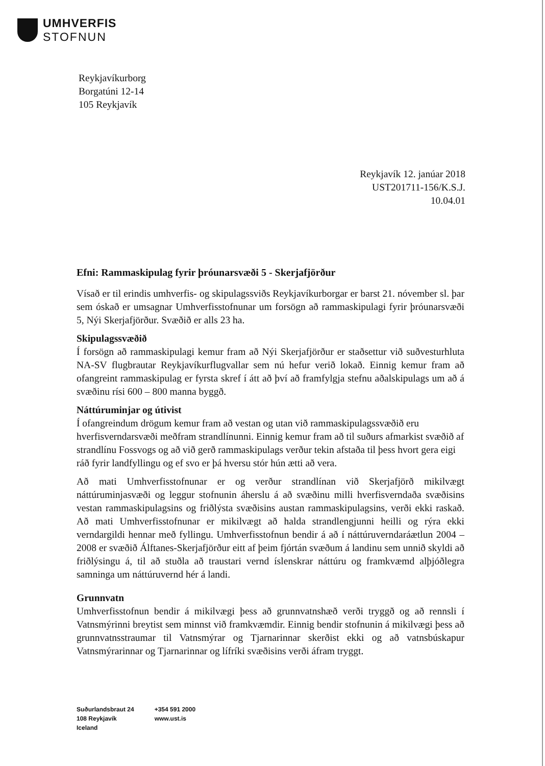UMHVERFIS
STOFNUN
Reykjavíkurborg
Borgatúni 12-14
105 Reykjavík
Reykjavík 12. janúar 2018
UST201711-156/K.S.J.
10.04.01
Efni: Rammaskipulag fyrir þróunarsvæði 5 - Skerjafjörður
Vísað er til erindis umhverfis- og skipulagssviðs Reykjavíkurborgar er barst 21. nóvember sl. þar sem óskað er umsagnar Umhverfisstofnunar um forsögn að rammaskipulagi fyrir þróunarsvæði 5, Nýi Skerjafjörður. Svæðið er alls 23 ha.
Skipulagssvæðið
Í forsögn að rammaskipulagi kemur fram að Nýi Skerjafjörður er staðsettur við suðvesturhluta NA-SV flugbrautar Reykjavíkurflugvallar sem nú hefur verið lokað. Einnig kemur fram að ofangreint rammaskipulag er fyrsta skref í átt að því að framfylgja stefnu aðalskipulags um að á svæðinu rísi 600 – 800 manna byggð.
Náttúruminjar og útivist
Í ofangreindum drögum kemur fram að vestan og utan við rammaskipulagssvæðið eru hverfisverndarsvæði meðfram strandlínunni. Einnig kemur fram að til suðurs afmarkist svæðið af strandlínu Fossvogs og að við gerð rammaskipulags verður tekin afstaða til þess hvort gera eigi ráð fyrir landfyllingu og ef svo er þá hversu stór hún ætti að vera.
Að mati Umhverfisstofnunar er og verður strandlínan við Skerjafjörð mikilvægt náttúruminjasvæði og leggur stofnunin áherslu á að svæðinu milli hverfisverndaða svæðisins vestan rammaskipulagsins og friðlýsta svæðisins austan rammaskipulagsins, verði ekki raskað. Að mati Umhverfisstofnunar er mikilvægt að halda strandlengjunni heilli og rýra ekki verndargildi hennar með fyllingu. Umhverfisstofnun bendir á að í náttúruverndaráætlun 2004 – 2008 er svæðið Álftanes-Skerjafjörður eitt af þeim fjórtán svæðum á landinu sem unnið skyldi að friðlýsingu á, til að stuðla að traustari vernd íslenskrar náttúru og framkvæmd alþjóðlegra samninga um náttúruvernd hér á landi.
Grunnvatn
Umhverfisstofnun bendir á mikilvægi þess að grunnvatnshæð verði tryggð og að rennsli í Vatnsmýrinni breytist sem minnst við framkvæmdir. Einnig bendir stofnunin á mikilvægi þess að grunnvatnsstraumar til Vatnsmýrar og Tjarnarinnar skerðist ekki og að vatnsbúskapur Vatnsmýrarinnar og Tjarnarinnar og lífríki svæðisins verði áfram tryggt.
Suðurlandsbraut 24
108 Reykjavík
Iceland
+354 591 2000
www.ust.is